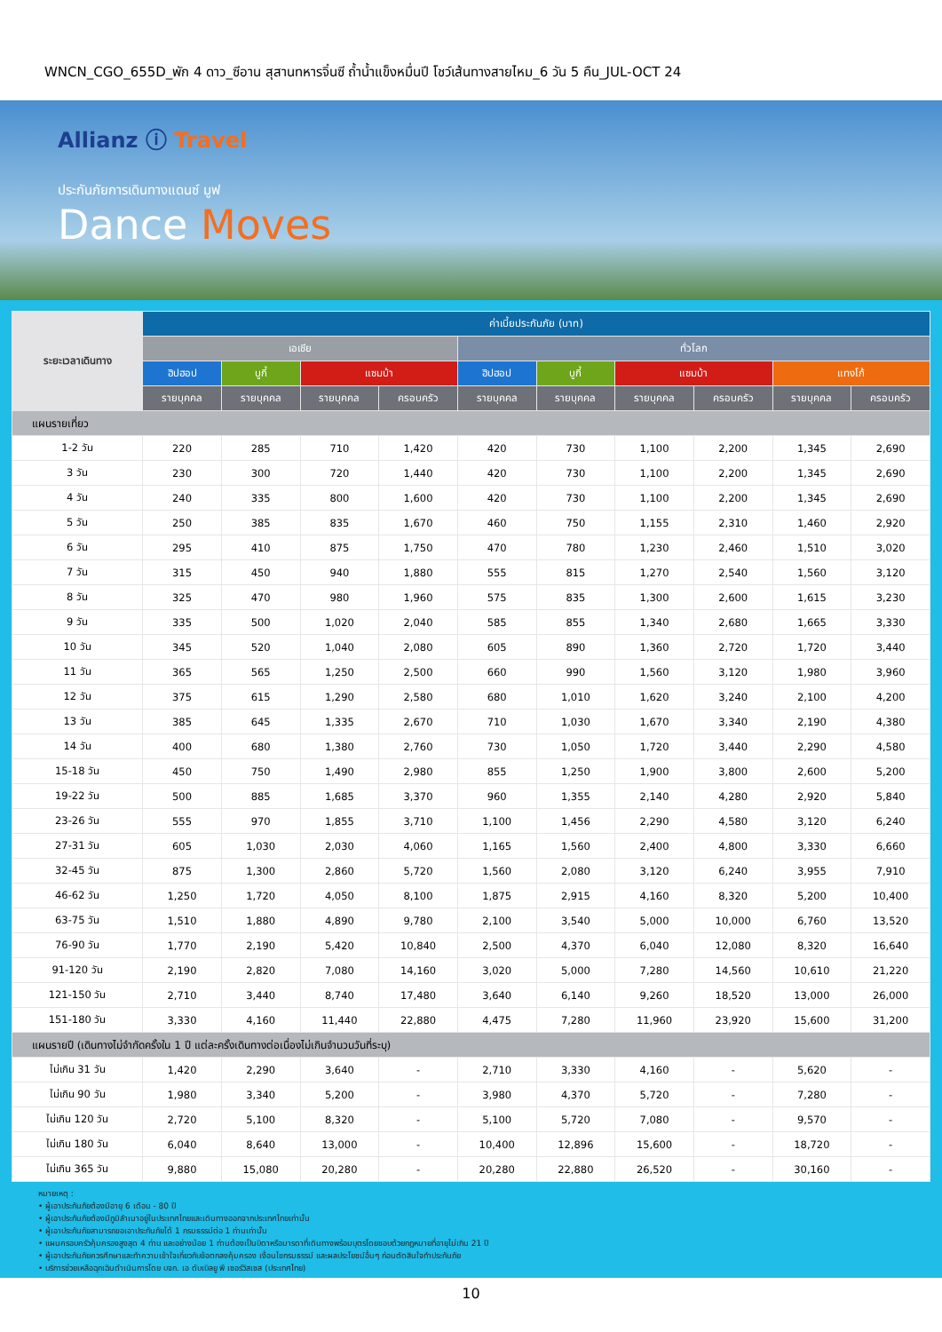WNCN_CGO_655D_พัก 4 ดาว_ซีอาน สุสานทหารจิ๋นซี ถ้ำน้ำแข็งหมื่นปี โชว์เส้นทางสายไหม_6 วัน 5 คืน_JUL-OCT 24
Allianz ⓘ Travel
ประกันภัยการเดินทางแดนซ์ มูฟ
Dance Moves
| ระยะเวลาเดินทาง | ค่าเบี้ยประกันภัย (บาท) | | | | | | | | | |
| --- | --- | --- | --- | --- | --- | --- | --- | --- | --- | --- |
| | เอเชีย | | | | ทั่วโลก | | | | | |
| | ฮิปฮอป | บูกี้ | แซมบ้า | | ฮิปฮอป | บูกี้ | แซมบ้า | | แทงโก้ | |
| | รายบุคคล | รายบุคคล | รายบุคคล | ครอบครัว | รายบุคคล | รายบุคคล | รายบุคคล | ครอบครัว | รายบุคคล | ครอบครัว |
| แผนรายเที่ยว | | | | | | | | | | |
| 1-2 วัน | 220 | 285 | 710 | 1,420 | 420 | 730 | 1,100 | 2,200 | 1,345 | 2,690 |
| 3 วัน | 230 | 300 | 720 | 1,440 | 420 | 730 | 1,100 | 2,200 | 1,345 | 2,690 |
| 4 วัน | 240 | 335 | 800 | 1,600 | 420 | 730 | 1,100 | 2,200 | 1,345 | 2,690 |
| 5 วัน | 250 | 385 | 835 | 1,670 | 460 | 750 | 1,155 | 2,310 | 1,460 | 2,920 |
| 6 วัน | 295 | 410 | 875 | 1,750 | 470 | 780 | 1,230 | 2,460 | 1,510 | 3,020 |
| 7 วัน | 315 | 450 | 940 | 1,880 | 555 | 815 | 1,270 | 2,540 | 1,560 | 3,120 |
| 8 วัน | 325 | 470 | 980 | 1,960 | 575 | 835 | 1,300 | 2,600 | 1,615 | 3,230 |
| 9 วัน | 335 | 500 | 1,020 | 2,040 | 585 | 855 | 1,340 | 2,680 | 1,665 | 3,330 |
| 10 วัน | 345 | 520 | 1,040 | 2,080 | 605 | 890 | 1,360 | 2,720 | 1,720 | 3,440 |
| 11 วัน | 365 | 565 | 1,250 | 2,500 | 660 | 990 | 1,560 | 3,120 | 1,980 | 3,960 |
| 12 วัน | 375 | 615 | 1,290 | 2,580 | 680 | 1,010 | 1,620 | 3,240 | 2,100 | 4,200 |
| 13 วัน | 385 | 645 | 1,335 | 2,670 | 710 | 1,030 | 1,670 | 3,340 | 2,190 | 4,380 |
| 14 วัน | 400 | 680 | 1,380 | 2,760 | 730 | 1,050 | 1,720 | 3,440 | 2,290 | 4,580 |
| 15-18 วัน | 450 | 750 | 1,490 | 2,980 | 855 | 1,250 | 1,900 | 3,800 | 2,600 | 5,200 |
| 19-22 วัน | 500 | 885 | 1,685 | 3,370 | 960 | 1,355 | 2,140 | 4,280 | 2,920 | 5,840 |
| 23-26 วัน | 555 | 970 | 1,855 | 3,710 | 1,100 | 1,456 | 2,290 | 4,580 | 3,120 | 6,240 |
| 27-31 วัน | 605 | 1,030 | 2,030 | 4,060 | 1,165 | 1,560 | 2,400 | 4,800 | 3,330 | 6,660 |
| 32-45 วัน | 875 | 1,300 | 2,860 | 5,720 | 1,560 | 2,080 | 3,120 | 6,240 | 3,955 | 7,910 |
| 46-62 วัน | 1,250 | 1,720 | 4,050 | 8,100 | 1,875 | 2,915 | 4,160 | 8,320 | 5,200 | 10,400 |
| 63-75 วัน | 1,510 | 1,880 | 4,890 | 9,780 | 2,100 | 3,540 | 5,000 | 10,000 | 6,760 | 13,520 |
| 76-90 วัน | 1,770 | 2,190 | 5,420 | 10,840 | 2,500 | 4,370 | 6,040 | 12,080 | 8,320 | 16,640 |
| 91-120 วัน | 2,190 | 2,820 | 7,080 | 14,160 | 3,020 | 5,000 | 7,280 | 14,560 | 10,610 | 21,220 |
| 121-150 วัน | 2,710 | 3,440 | 8,740 | 17,480 | 3,640 | 6,140 | 9,260 | 18,520 | 13,000 | 26,000 |
| 151-180 วัน | 3,330 | 4,160 | 11,440 | 22,880 | 4,475 | 7,280 | 11,960 | 23,920 | 15,600 | 31,200 |
| แผนรายปี (เดินทางไม่จำกัดครั้งใน 1 ปี แต่ละครั้งเดินทางต่อเนื่องไม่เกินจำนวนวันที่ระบุ) | | | | | | | | | | |
| ไม่เกิน 31 วัน | 1,420 | 2,290 | 3,640 | - | 2,710 | 3,330 | 4,160 | - | 5,620 | - |
| ไม่เกิน 90 วัน | 1,980 | 3,340 | 5,200 | - | 3,980 | 4,370 | 5,720 | - | 7,280 | - |
| ไม่เกิน 120 วัน | 2,720 | 5,100 | 8,320 | - | 5,100 | 5,720 | 7,080 | - | 9,570 | - |
| ไม่เกิน 180 วัน | 6,040 | 8,640 | 13,000 | - | 10,400 | 12,896 | 15,600 | - | 18,720 | - |
| ไม่เกิน 365 วัน | 9,880 | 15,080 | 20,280 | - | 20,280 | 22,880 | 26,520 | - | 30,160 | - |
หมายเหตุ :
• ผู้เอาประกันภัยต้องมีอายุ 6 เดือน - 80 ปี
• ผู้เอาประกันภัยต้องมีภูมิลำเนาอยู่ในประเทศไทยและเดินทางออกจากประเทศไทยเท่านั้น
• ผู้เอาประกันภัยสามารถขอเอาประกันภัยได้ 1 กรมธรรม์ต่อ 1 ท่านเท่านั้น
• แผนครอบครัวคุ้มครองสูงสุด 4 ท่าน และอย่างน้อย 1 ท่านต้องเป็นบิดาหรือมารดาที่เดินทางพร้อมบุตรโดยชอบด้วยกฎหมายที่อายุไม่เกิน 21 ปี
• ผู้เอาประกันภัยควรศึกษาและทำความเข้าใจเกี่ยวกับข้อตกลงคุ้มครอง เงื่อนไขกรมธรรม์ และผลประโยชน์อื่นๆ ก่อนตัดสินใจทำประกันภัย
• บริการช่วยเหลือฉุกเฉินดำเนินการโดย บจก. เอ ดับเบิลยู พี เซอร์วิสเซส (ประเทศไทย)
10